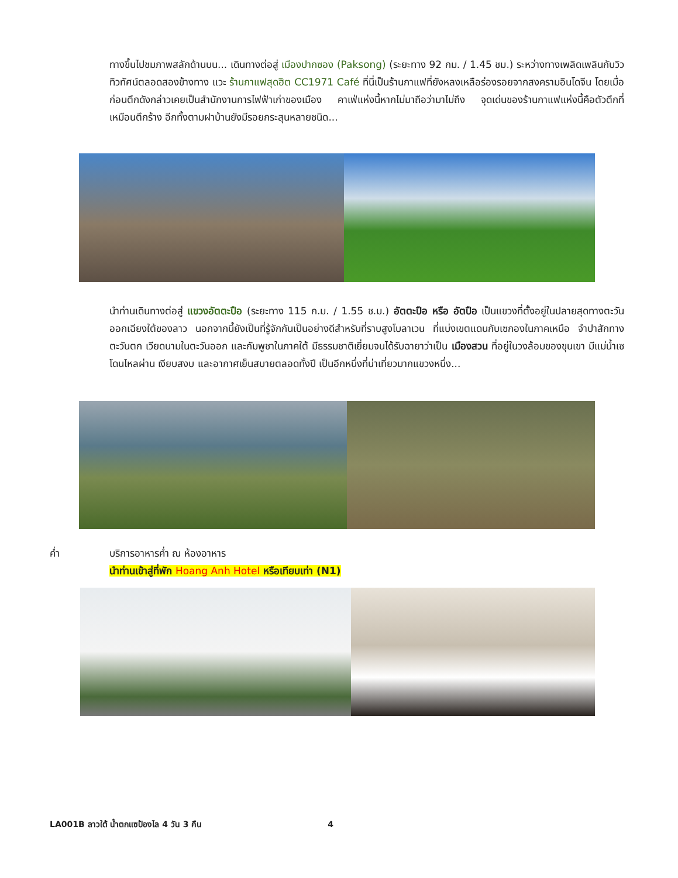ทางขึ้นไปชมภาพสลักด้านบน... เดินทางต่อสู่ เมืองปากซอง (Paksong) (ระยะทาง 92 กม. / 1.45 ชม.) ระหว่างทางเพลิดเพลินกับวิวทิวทัศน์ตลอดสองข้างทาง แวะ ร้านกาแฟสุดฮิต CC1971 Café ที่นี่เป็นร้านกาแฟที่ยังหลงเหลือร่องรอยจากสงครามอินโดจีน โดยเมื่อก่อนตึกดังกล่าวเคยเป็นสำนักงานการไฟฟ้าเก่าของเมือง คาเฟ่แห่งนี้หากไม่มาถือว่ามาไม่ถึง จุดเด่นของร้านกาแฟแห่งนี้คือตัวตึกที่เหมือนตึกร้าง อีกทั้งตามฝาบ้านยังมีรอยกระสุนหลายชนิด...
นำท่านเดินทางต่อสู่ แขวงอัตตะปือ (ระยะทาง 115 ก.ม. / 1.55 ช.ม.) อัตตะปือ หรือ อัตปือ เป็นแขวงที่ตั้งอยู่ในปลายสุดทางตะวันออกเฉียงใต้ของลาว นอกจากนี้ยังเป็นที่รู้จักกันเป็นอย่างดีสำหรับที่ราบสูงโบลาเวน ที่แบ่งเขตแดนกับเซกองในภาคเหนือ จำปาสักทางตะวันตก เวียดนามในตะวันออก และกัมพูชาในภาคใต้ มีธรรมชาติเยี่ยมจนได้รับฉายาว่าเป็น เมืองสวน ที่อยู่ในวงล้อมของขุนเขา มีแม่น้ำเซโดนไหลผ่าน เงียบสงบ และอากาศเย็นสบายตลอดทั้งปี เป็นอีกหนึ่งที่น่าเที่ยวมากแขวงหนึ่ง...
ค่ำ บริการอาหารค่ำ ณ ห้องอาหาร
นำท่านเข้าสู่ที่พัก Hoang Anh Hotel หรือเทียบเท่า (N1)
LA001B ลาวใต้ น้ำตกแซป้องไล 4 วัน 3 คืน 4